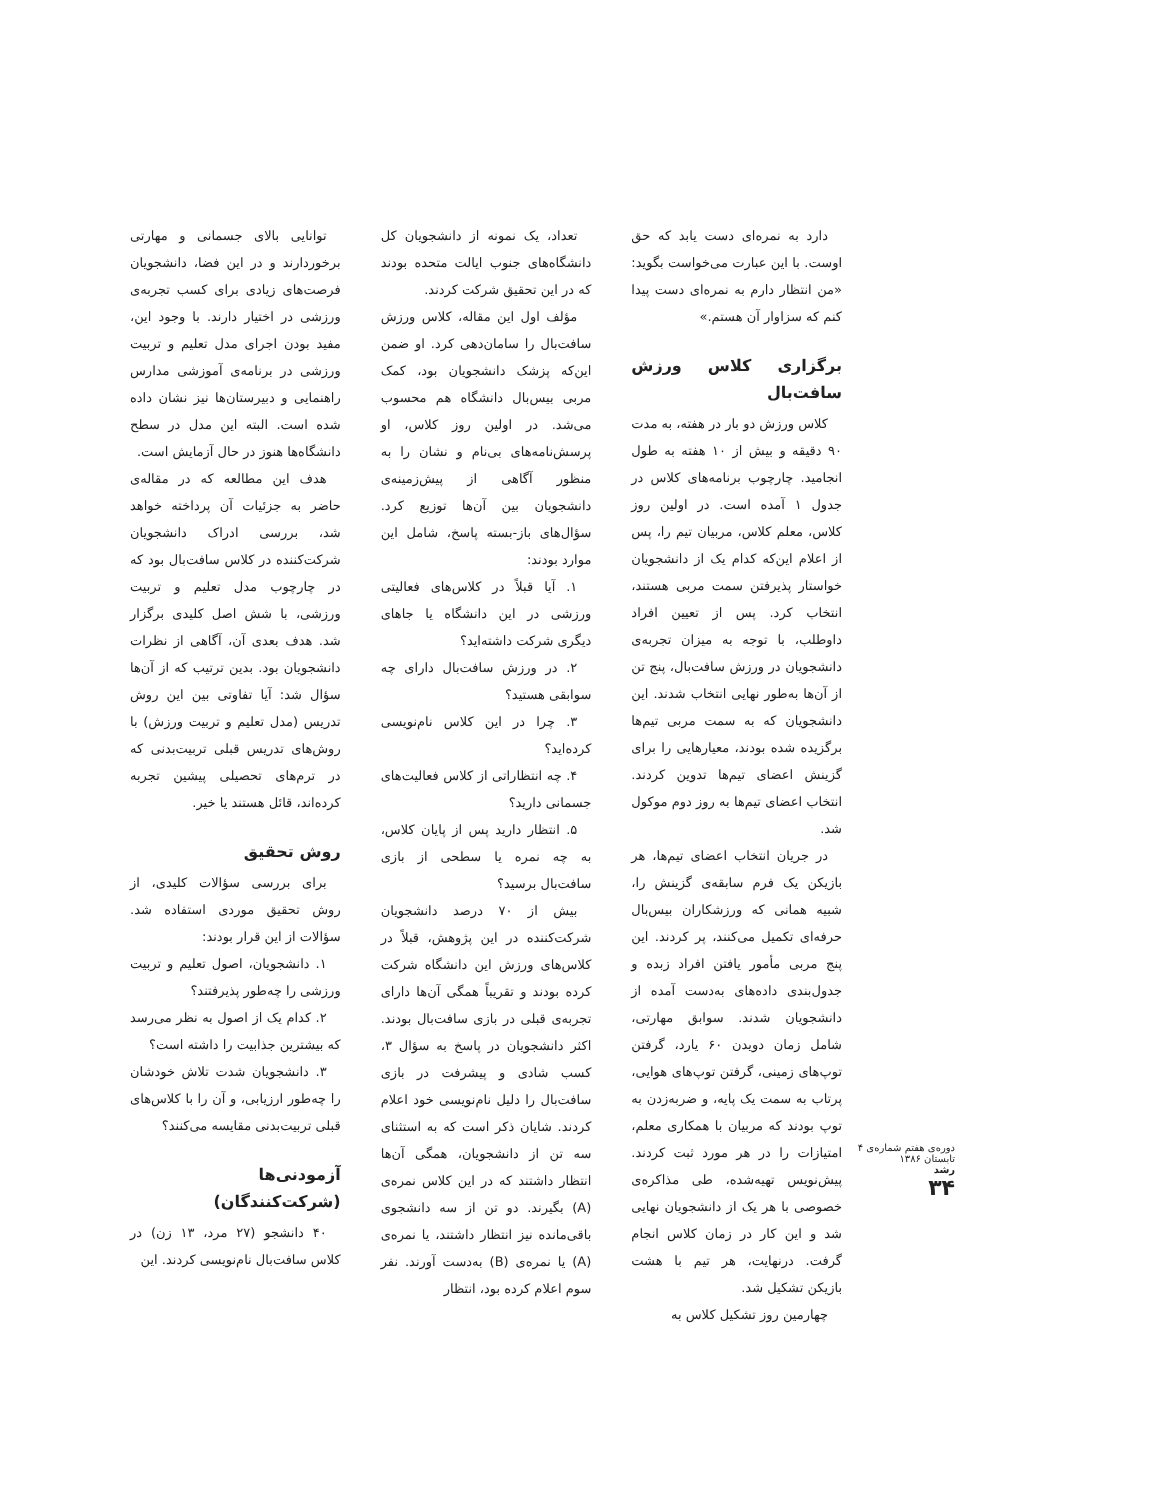توانایی بالای جسمانی و مهارتی برخوردارند و در این فضا، دانشجویان فرصت‌های زیادی برای کسب تجربه‌ی ورزشی در اختیار دارند. با وجود این، مفید بودن اجرای مدل تعلیم و تربیت ورزشی در برنامه‌ی آموزشی مدارس راهنمایی و دبیرستان‌ها نیز نشان داده شده است. البته این مدل در سطح دانشگاه‌ها هنوز در حال آزمایش است.
هدف این مطالعه که در مقاله‌ی حاضر به جزئیات آن پرداخته خواهد شد، بررسی ادراک دانشجویان شرکت‌کننده در کلاس سافت‌بال بود که در چارچوب مدل تعلیم و تربیت ورزشی، با شش اصل کلیدی برگزار شد. هدف بعدی آن، آگاهی از نظرات دانشجویان بود. بدین ترتیب که از آن‌ها سؤال شد: آیا تفاوتی بین این روش تدریس (مدل تعلیم و تربیت ورزش) با روش‌های تدریس قبلی تربیت‌بدنی که در ترم‌های تحصیلی پیشین تجربه کرده‌اند، قائل هستند یا خیر.
روش تحقیق
برای بررسی سؤالات کلیدی، از روش تحقیق موردی استفاده شد. سؤالات از این قرار بودند:
۱. دانشجویان، اصول تعلیم و تربیت ورزشی را چه‌طور پذیرفتند؟
۲. کدام یک از اصول به نظر می‌رسد که بیشترین جذابیت را داشته است؟
۳. دانشجویان شدت تلاش خودشان را چه‌طور ارزیابی، و آن را با کلاس‌های قبلی تربیت‌بدنی مقایسه می‌کنند؟
آزمودنی‌ها (شرکت‌کنندگان)
۴۰ دانشجو (۲۷ مرد، ۱۳ زن) در کلاس سافت‌بال نام‌نویسی کردند. این
تعداد، یک نمونه از دانشجویان کل دانشگاه‌های جنوب ایالت متحده بودند که در این تحقیق شرکت کردند.
مؤلف اول این مقاله، کلاس ورزش سافت‌بال را سامان‌دهی کرد. او ضمن این‌که پزشک دانشجویان بود، کمک مربی بیس‌بال دانشگاه هم محسوب می‌شد. در اولین روز کلاس، او پرسش‌نامه‌های بی‌نام و نشان را به منظور آگاهی از پیش‌زمینه‌ی دانشجویان بین آن‌ها توزیع کرد. سؤال‌های باز-بسته پاسخ، شامل این موارد بودند:
۱. آیا قبلاً در کلاس‌های فعالیتی ورزشی در این دانشگاه یا جاهای دیگری شرکت داشته‌اید؟
۲. در ورزش سافت‌بال دارای چه سوابقی هستید؟
۳. چرا در این کلاس نام‌نویسی کرده‌اید؟
۴. چه انتظاراتی از کلاس فعالیت‌های جسمانی دارید؟
۵. انتظار دارید پس از پایان کلاس، به چه نمره یا سطحی از بازی سافت‌بال برسید؟
بیش از ۷۰ درصد دانشجویان شرکت‌کننده در این پژوهش، قبلاً در کلاس‌های ورزش این دانشگاه شرکت کرده بودند و تقریباً همگی آن‌ها دارای تجربه‌ی قبلی در بازی سافت‌بال بودند. اکثر دانشجویان در پاسخ به سؤال ۳، کسب شادی و پیشرفت در بازی سافت‌بال را دلیل نام‌نویسی خود اعلام کردند. شایان ذکر است که به استثنای سه تن از دانشجویان، همگی آن‌ها انتظار داشتند که در این کلاس نمره‌ی (A) بگیرند. دو تن از سه دانشجوی باقی‌مانده نیز انتظار داشتند، یا نمره‌ی (A) یا نمره‌ی (B) به‌دست آورند. نفر سوم اعلام کرده بود، انتظار
دارد به نمره‌ای دست یابد که حق اوست. با این عبارت می‌خواست بگوید: «من انتظار دارم به نمره‌ای دست پیدا کنم که سزاوار آن هستم.»
برگزاری کلاس ورزش سافت‌بال
کلاس ورزش دو بار در هفته، به مدت ۹۰ دقیقه و بیش از ۱۰ هفته به طول انجامید. چارچوب برنامه‌های کلاس در جدول ۱ آمده است. در اولین روز کلاس، معلم کلاس، مربیان تیم را، پس از اعلام این‌که کدام یک از دانشجویان خواستار پذیرفتن سمت مربی هستند، انتخاب کرد. پس از تعیین افراد داوطلب، با توجه به میزان تجربه‌ی دانشجویان در ورزش سافت‌بال، پنج تن از آن‌ها به‌طور نهایی انتخاب شدند. این دانشجویان که به سمت مربی تیم‌ها برگزیده شده بودند، معیارهایی را برای گزینش اعضای تیم‌ها تدوین کردند. انتخاب اعضای تیم‌ها به روز دوم موکول شد.
در جریان انتخاب اعضای تیم‌ها، هر بازیکن یک فرم سابقه‌ی گزینش را، شبیه همانی که ورزشکاران بیس‌بال حرفه‌ای تکمیل می‌کنند، پر کردند. این پنج مربی مأمور یافتن افراد زبده و جدول‌بندی داده‌های به‌دست آمده از دانشجویان شدند. سوابق مهارتی، شامل زمان دویدن ۶۰ یارد، گرفتن توپ‌های زمینی، گرفتن توپ‌های هوایی، پرتاب به سمت یک پایه، و ضربه‌زدن به توپ بودند که مربیان با همکاری معلم، امتیازات را در هر مورد ثبت کردند. پیش‌نویس تهیه‌شده، طی مذاکره‌ی خصوصی با هر یک از دانشجویان نهایی شد و این کار در زمان کلاس انجام گرفت. درنهایت، هر تیم با هشت بازیکن تشکیل شد.
چهارمین روز تشکیل کلاس به
دوره‌ی هفتم شماره‌ی ۴
تابستان ۱۳۸۶
رشد
۳۴